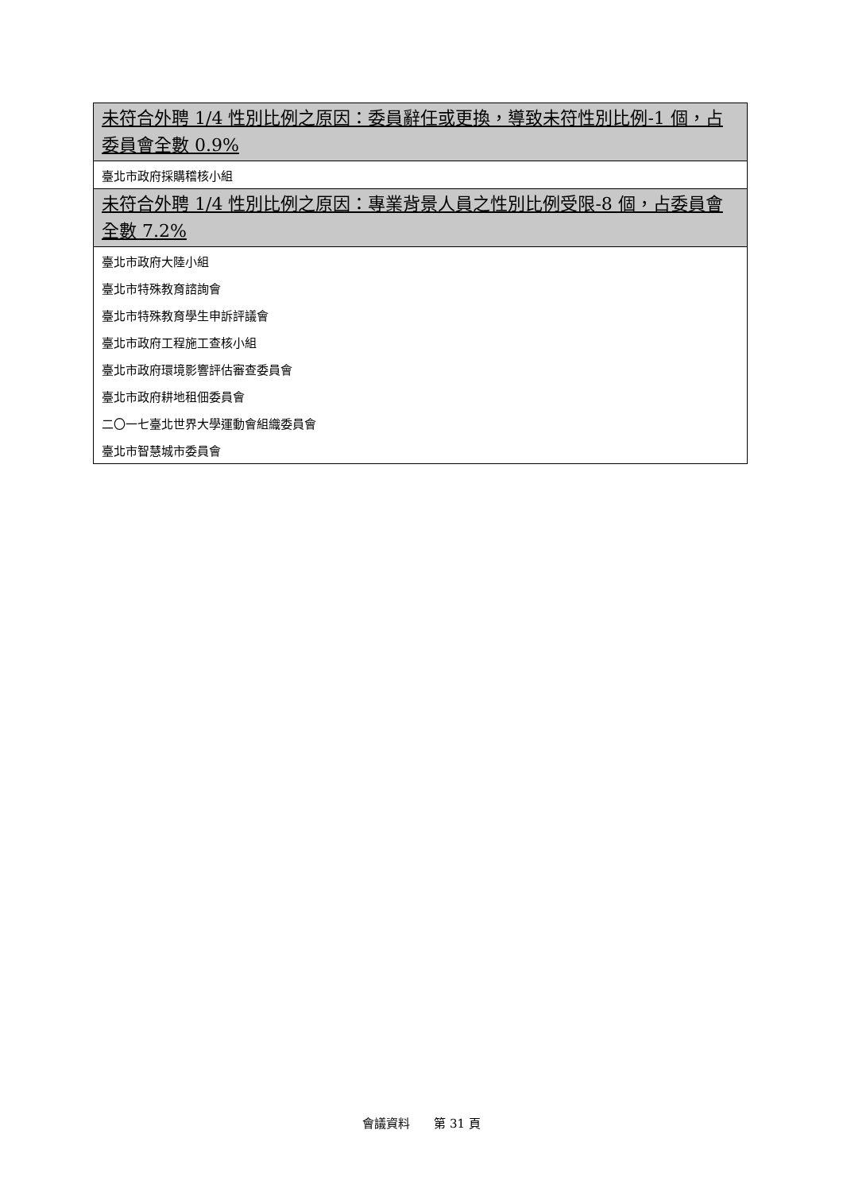| 未符合外聘 1/4 性別比例之原因：委員辭任或更換，導致未符性別比例-1 個，占委員會全數 0.9% |
| --- |
| 臺北市政府採購稽核小組 |
| 未符合外聘 1/4 性別比例之原因：專業背景人員之性別比例受限-8 個，占委員會全數 7.2% |
| 臺北市政府大陸小組 |
| 臺北市特殊教育諮詢會 |
| 臺北市特殊教育學生申訴評議會 |
| 臺北市政府工程施工查核小組 |
| 臺北市政府環境影響評估審查委員會 |
| 臺北市政府耕地租佃委員會 |
| 二〇一七臺北世界大學運動會組織委員會 |
| 臺北市智慧城市委員會 |
會議資料　　第 31 頁